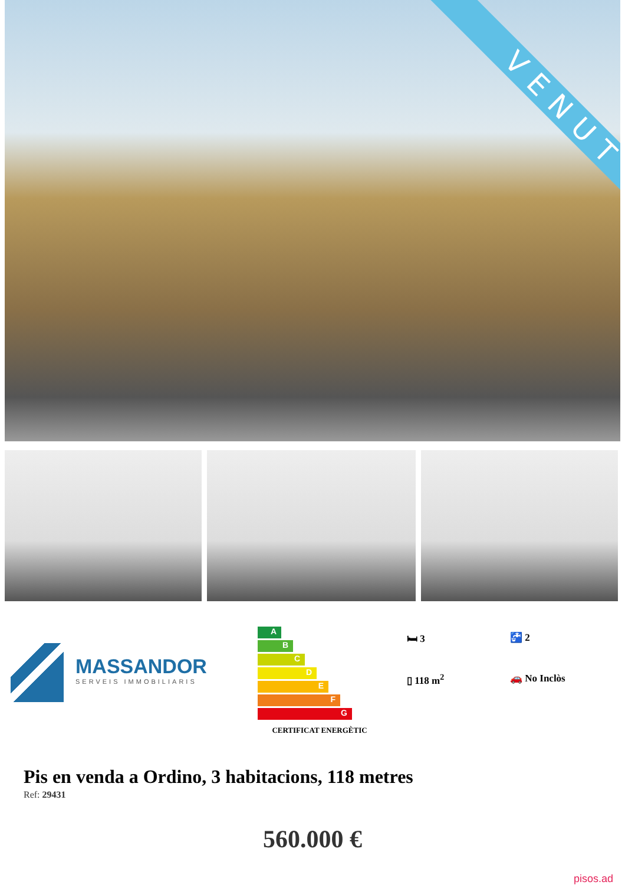VENUT
MASSANDOR
SERVEIS IMMOBILIARIS
A
B
C
D
E
F
G
CERTIFICAT ENERGÈTIC
🛏 3
🚰 2
▯ 118 m<sup>2</sup>
🚗 No Inclòs
Pis en venda a Ordino, 3 habitacions, 118 metres
Ref: 29431
560.000 €
pisos.ad